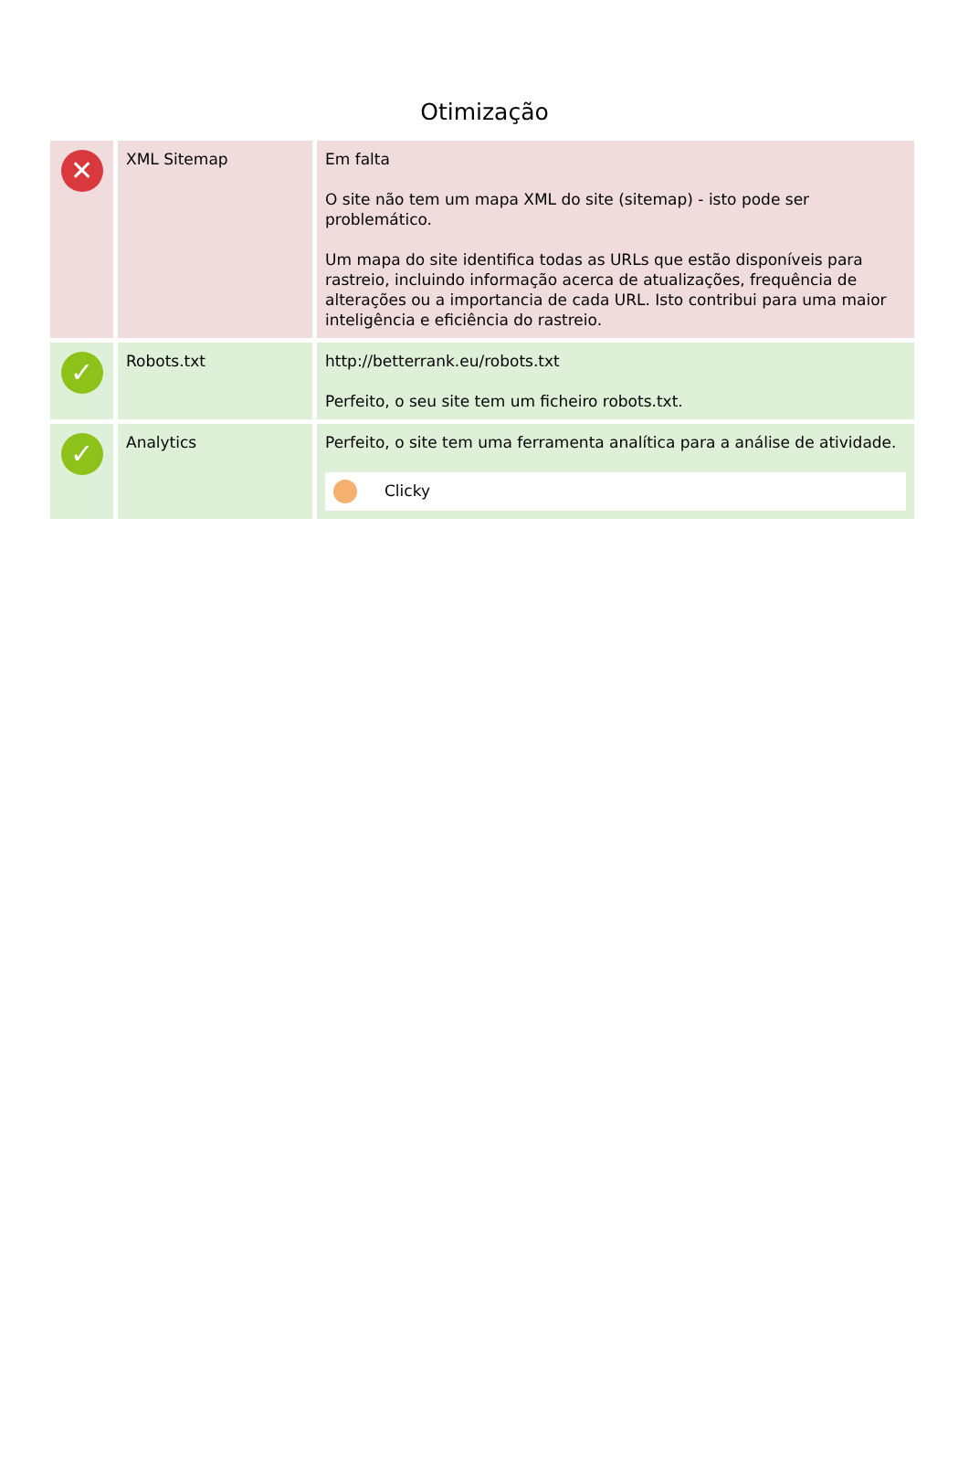Otimização
| ✕ | XML Sitemap | Em falta O site não tem um mapa XML do site (sitemap) - isto pode ser problemático. Um mapa do site identifica todas as URLs que estão disponíveis para rastreio, incluindo informação acerca de atualizações, frequência de alterações ou a importancia de cada URL. Isto contribui para uma maior inteligência e eficiência do rastreio. |
| ✓ | Robots.txt | http://betterrank.eu/robots.txt Perfeito, o seu site tem um ficheiro robots.txt. |
| ✓ | Analytics | Perfeito, o site tem uma ferramenta analítica para a análise de atividade. Clicky |